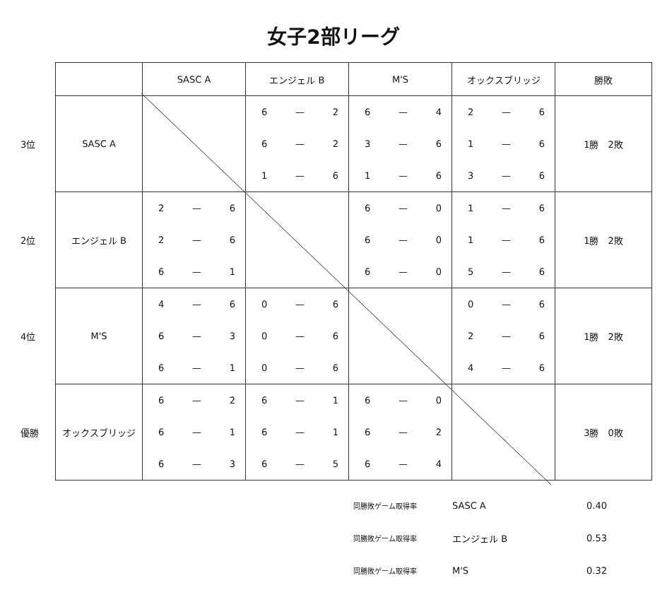女子2部リーグ
| | | SASC A | エンジェル B | M'S | オックスブリッジ | 勝敗 |
| --- | --- | --- | --- | --- | --- | --- |
| 3位 | SASC A | | 6 — 2 6 — 2 1 — 6 | 6 — 4 3 — 6 1 — 6 | 2 — 6 1 — 6 3 — 6 | 1勝 2敗 |
| 2位 | エンジェル B | 2 — 6 2 — 6 6 — 1 | | 6 — 0 6 — 0 6 — 0 | 1 — 6 1 — 6 5 — 6 | 1勝 2敗 |
| 4位 | M'S | 4 — 6 6 — 3 6 — 1 | 0 — 6 0 — 6 0 — 6 | | 0 — 6 2 — 6 4 — 6 | 1勝 2敗 |
| 優勝 | オックスブリッジ | 6 — 2 6 — 1 6 — 3 | 6 — 1 6 — 1 6 — 5 | 6 — 0 6 — 2 6 — 4 | | 3勝 0敗 |
同勝敗ゲーム取得率 SASC A 0.40
同勝敗ゲーム取得率 エンジェル B 0.53
同勝敗ゲーム取得率 M'S 0.32